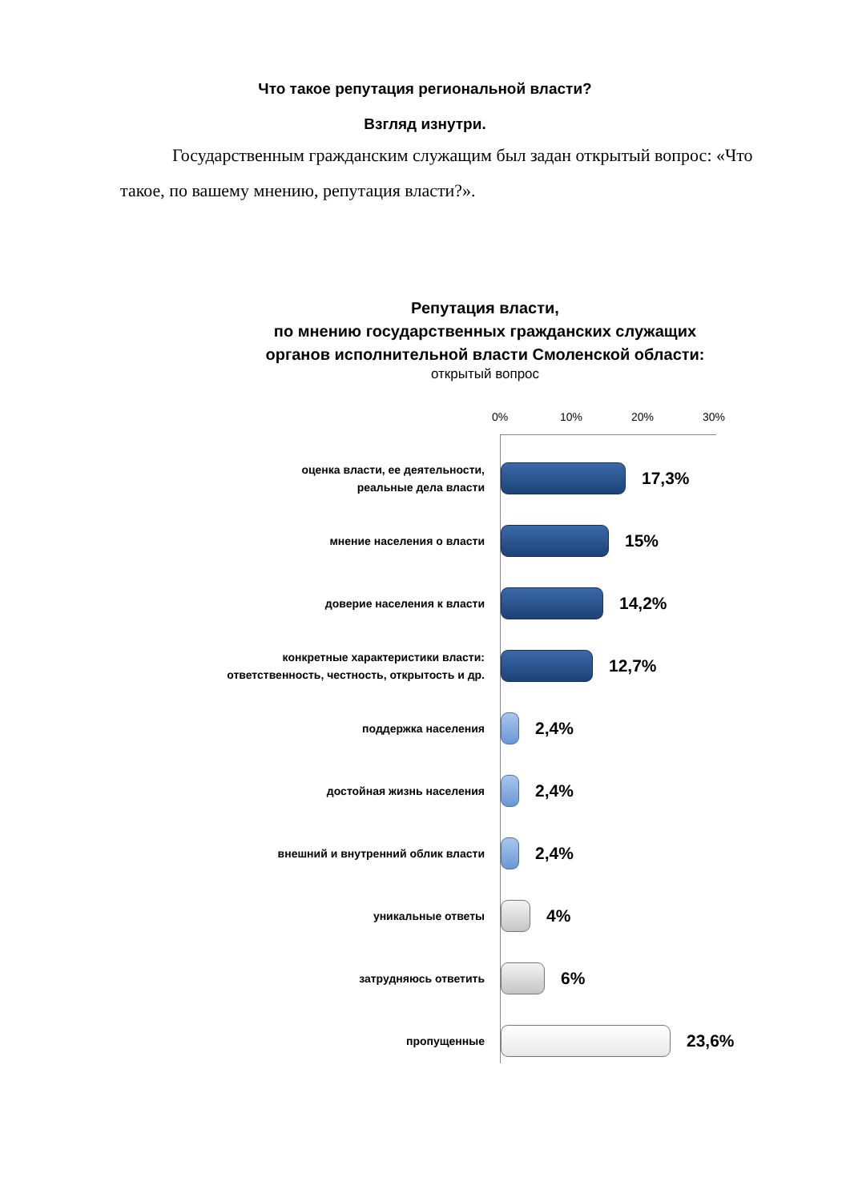Что такое репутация региональной власти?
Взгляд изнутри.
Государственным гражданским служащим был задан открытый вопрос: «Что такое, по вашему мнению, репутация власти?».
Репутация власти,
по мнению государственных гражданских служащих
органов исполнительной власти Смоленской области:
открытый вопрос
0% 10% 20% 30%
оценка власти, ее деятельности,
реальные дела власти
17,3%
мнение населения о власти
15%
доверие населения к власти
14,2%
конкретные характеристики власти:
ответственность, честность, открытость и др.
12,7%
поддержка населения
2,4%
достойная жизнь населения
2,4%
внешний и внутренний облик власти
2,4%
уникальные ответы
4%
затрудняюсь ответить
6%
пропущенные
23,6%